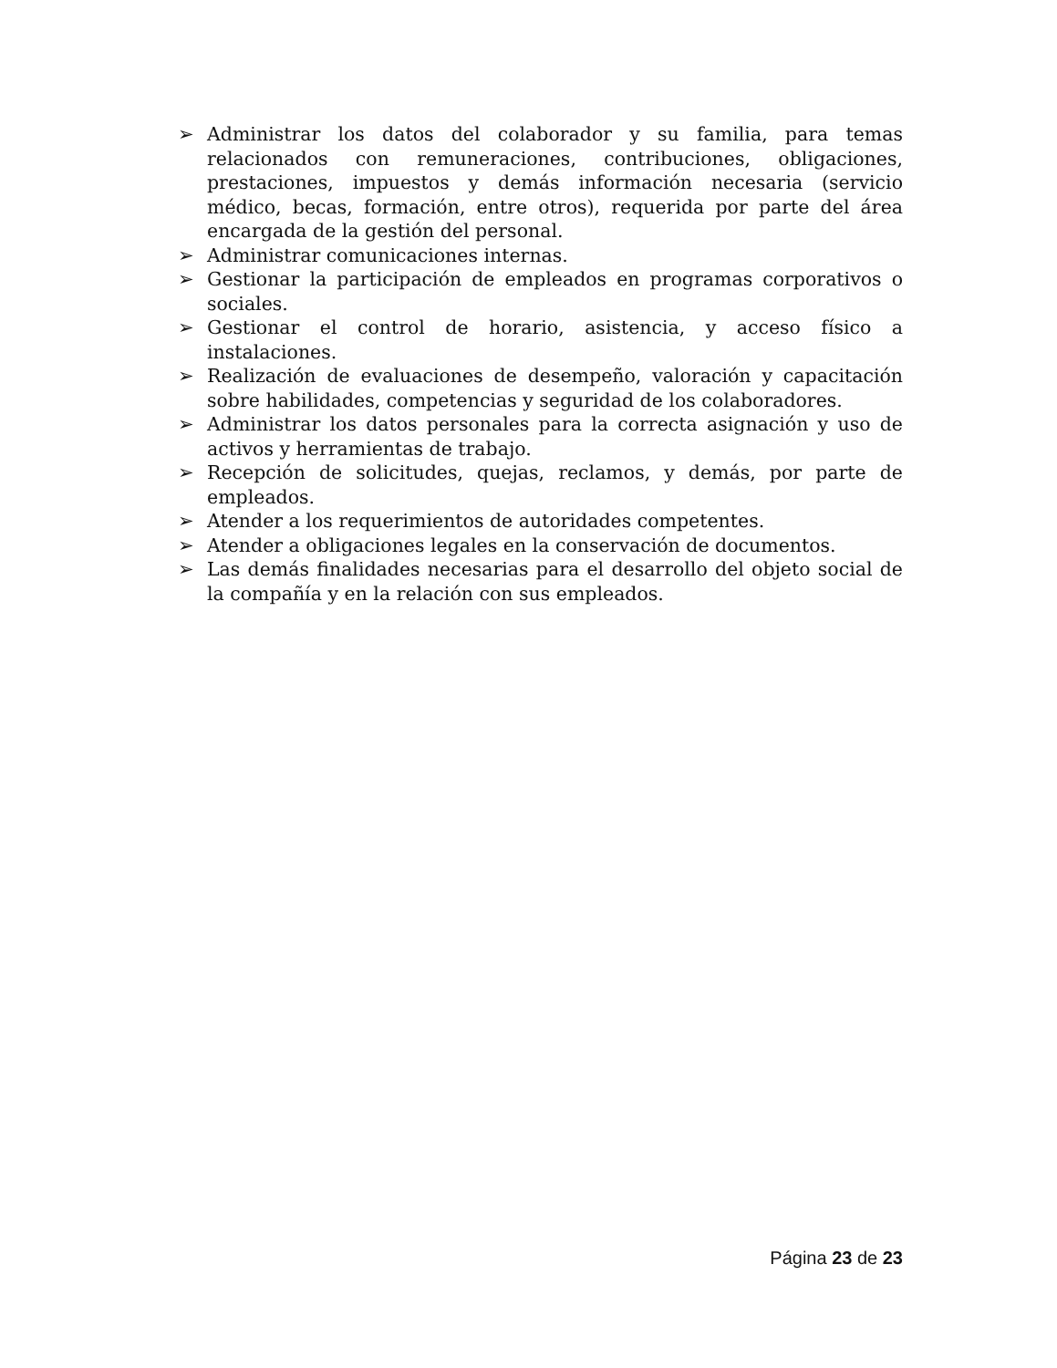➢ Administrar los datos del colaborador y su familia, para temas relacionados con remuneraciones, contribuciones, obligaciones, prestaciones, impuestos y demás información necesaria (servicio médico, becas, formación, entre otros), requerida por parte del área encargada de la gestión del personal.
➢ Administrar comunicaciones internas.
➢ Gestionar la participación de empleados en programas corporativos o sociales.
➢ Gestionar el control de horario, asistencia, y acceso físico a instalaciones.
➢ Realización de evaluaciones de desempeño, valoración y capacitación sobre habilidades, competencias y seguridad de los colaboradores.
➢ Administrar los datos personales para la correcta asignación y uso de activos y herramientas de trabajo.
➢ Recepción de solicitudes, quejas, reclamos, y demás, por parte de empleados.
➢ Atender a los requerimientos de autoridades competentes.
➢ Atender a obligaciones legales en la conservación de documentos.
➢ Las demás finalidades necesarias para el desarrollo del objeto social de la compañía y en la relación con sus empleados.
Página 23 de 23